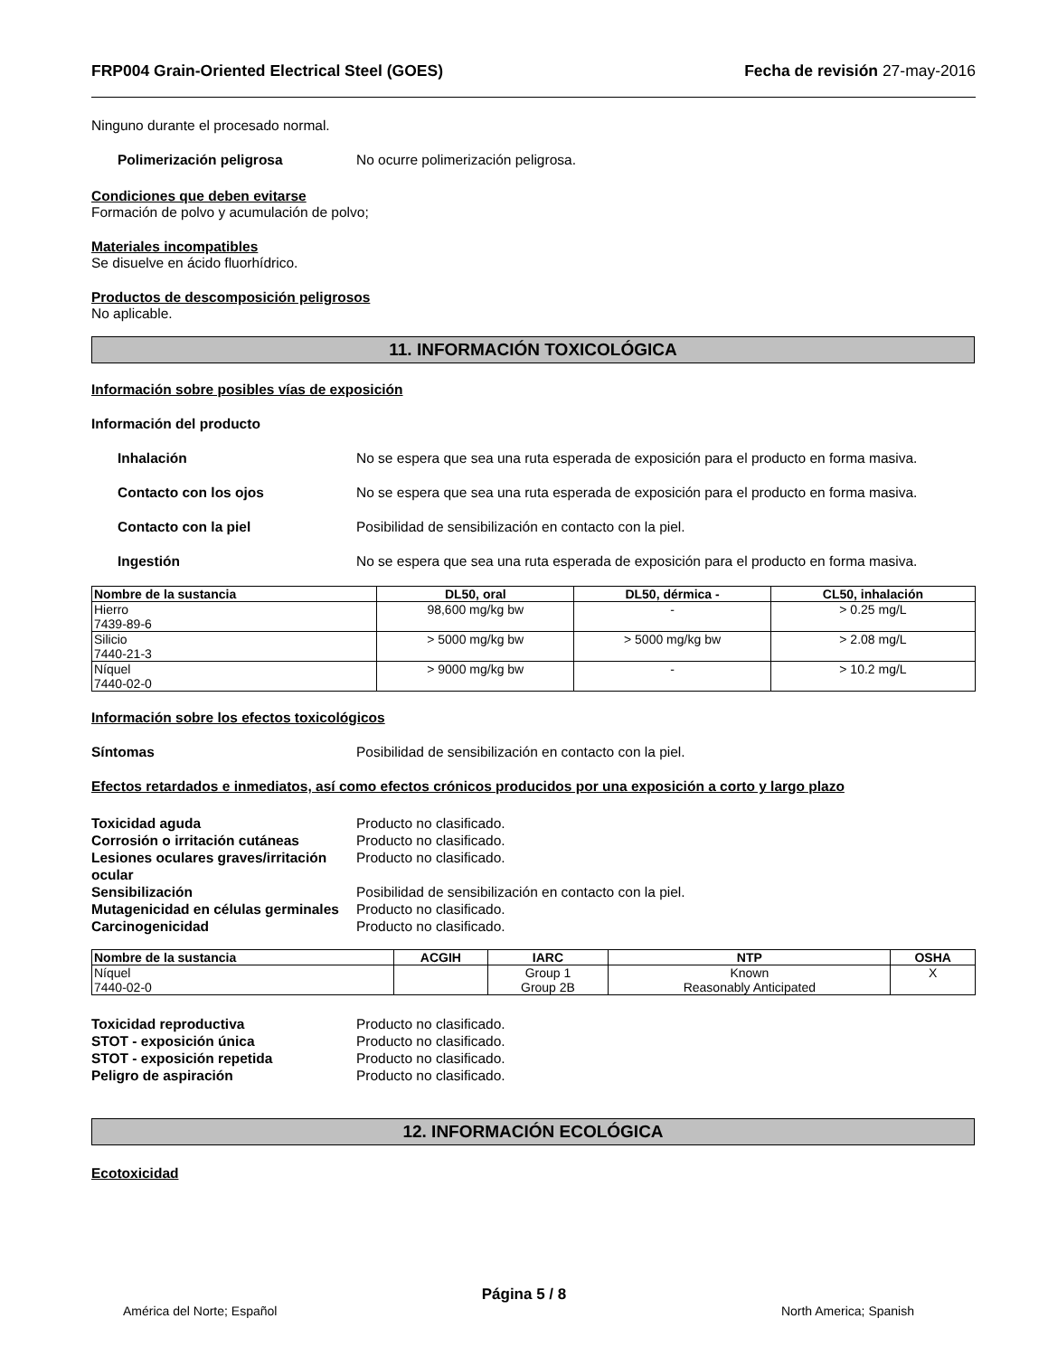FRP004 Grain-Oriented Electrical Steel (GOES) Fecha de revisión 27-may-2016
Ninguno durante el procesado normal.
Polimerización peligrosa No ocurre polimerización peligrosa.
Condiciones que deben evitarse
Formación de polvo y acumulación de polvo;
Materiales incompatibles
Se disuelve en ácido fluorhídrico.
Productos de descomposición peligrosos
No aplicable.
11. INFORMACIÓN TOXICOLÓGICA
Información sobre posibles vías de exposición
Información del producto
Inhalación No se espera que sea una ruta esperada de exposición para el producto en forma masiva.
Contacto con los ojos No se espera que sea una ruta esperada de exposición para el producto en forma masiva.
Contacto con la piel Posibilidad de sensibilización en contacto con la piel.
Ingestión No se espera que sea una ruta esperada de exposición para el producto en forma masiva.
| Nombre de la sustancia | DL50, oral | DL50, dérmica - | CL50, inhalación |
| --- | --- | --- | --- |
| Hierro 7439-89-6 | 98,600 mg/kg bw | - | > 0.25 mg/L |
| Silicio 7440-21-3 | > 5000 mg/kg bw | > 5000 mg/kg bw | > 2.08 mg/L |
| Níquel 7440-02-0 | > 9000 mg/kg bw | - | > 10.2 mg/L |
Información sobre los efectos toxicológicos
Síntomas Posibilidad de sensibilización en contacto con la piel.
Efectos retardados e inmediatos, así como efectos crónicos producidos por una exposición a corto y largo plazo
Toxicidad aguda Producto no clasificado.
Corrosión o irritación cutáneas Producto no clasificado.
Lesiones oculares graves/irritación ocular Producto no clasificado.
Sensibilización Posibilidad de sensibilización en contacto con la piel.
Mutagenicidad en células germinales Producto no clasificado.
Carcinogenicidad Producto no clasificado.
| Nombre de la sustancia | ACGIH | IARC | NTP | OSHA |
| --- | --- | --- | --- | --- |
| Níquel 7440-02-0 | | Group 1 Group 2B | Known Reasonably Anticipated | X |
Toxicidad reproductiva Producto no clasificado.
STOT - exposición única Producto no clasificado.
STOT - exposición repetida Producto no clasificado.
Peligro de aspiración Producto no clasificado.
12. INFORMACIÓN ECOLÓGICA
Ecotoxicidad
Página 5 / 8
América del Norte; Español North America; Spanish